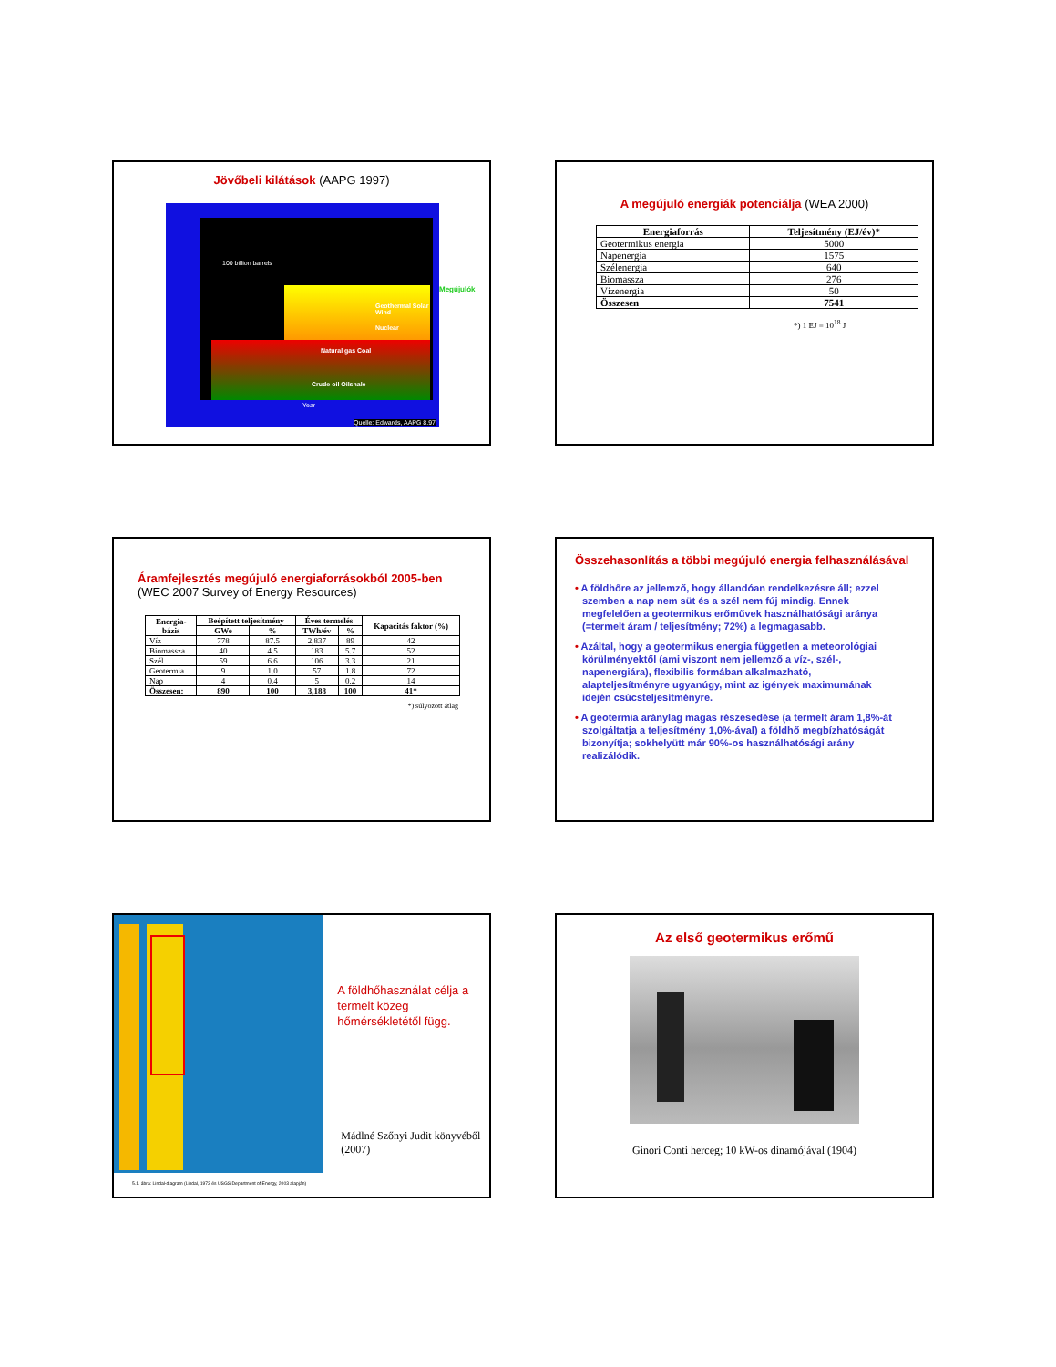Jövőbeli kilátások (AAPG 1997)
100 billion barrels
Geothermal Solar Wind
Nuclear
Natural gas Coal
Crude oil Oilshale
Year
Quelle: Edwards, AAPG 8.97
Megújulók
A megújuló energiák potenciálja (WEA 2000)
| Energiaforrás | Teljesítmény (EJ/év)* |
| --- | --- |
| Geotermikus energia | 5000 |
| Napenergia | 1575 |
| Szélenergia | 640 |
| Biomassza | 276 |
| Vízenergia | 50 |
| Összesen | 7541 |
*) 1 EJ = 10<sup>18</sup> J
Áramfejlesztés megújuló energiaforrásokból 2005-ben
(WEC 2007 Survey of Energy Resources)
| Energia- bázis | Beépített teljesítmény | | Éves termelés | | Kapacitás faktor (%) |
| --- | --- | --- | --- | --- | --- |
| | GWe | % | TWh/év | % | |
| Víz | 778 | 87.5 | 2,837 | 89 | 42 |
| Biomassza | 40 | 4.5 | 183 | 5.7 | 52 |
| Szél | 59 | 6.6 | 106 | 3.3 | 21 |
| Geotermia | 9 | 1.0 | 57 | 1.8 | 72 |
| Nap | 4 | 0.4 | 5 | 0.2 | 14 |
| Összesen: | 890 | 100 | 3,188 | 100 | 41* |
*) súlyozott átlag
Összehasonlítás a többi megújuló energia felhasználásával
• A földhőre az jellemző, hogy állandóan rendelkezésre áll; ezzel szemben a nap nem süt és a szél nem fúj mindig. Ennek megfelelően a geotermikus erőművek használhatósági aránya (=termelt áram / teljesítmény; 72%) a legmagasabb.
• Azáltal, hogy a geotermikus energia független a meteorológiai körülményektől (ami viszont nem jellemző a víz-, szél-, napenergiára), flexibilis formában alkalmazható, alapteljesítményre ugyanúgy, mint az igények maximumának idején csúcsteljesítményre.
• A geotermia aránylag magas részesedése (a termelt áram 1,8%-át szolgáltatja a teljesítmény 1,0%-ával) a földhő megbízhatóságát bizonyítja; sokhelyütt már 90%-os használhatósági arány realizálódik.
5.1. ábra: Lindal-diagram (Lindal, 1973 és USGS Department of Energy, 2003 alapján)
A földhőhasználat célja a termelt közeg hőmérsékletétől függ.
Mádlné Szőnyi Judit könyvéből (2007)
Az első geotermikus erőmű
Ginori Conti herceg; 10 kW-os dinamójával (1904)